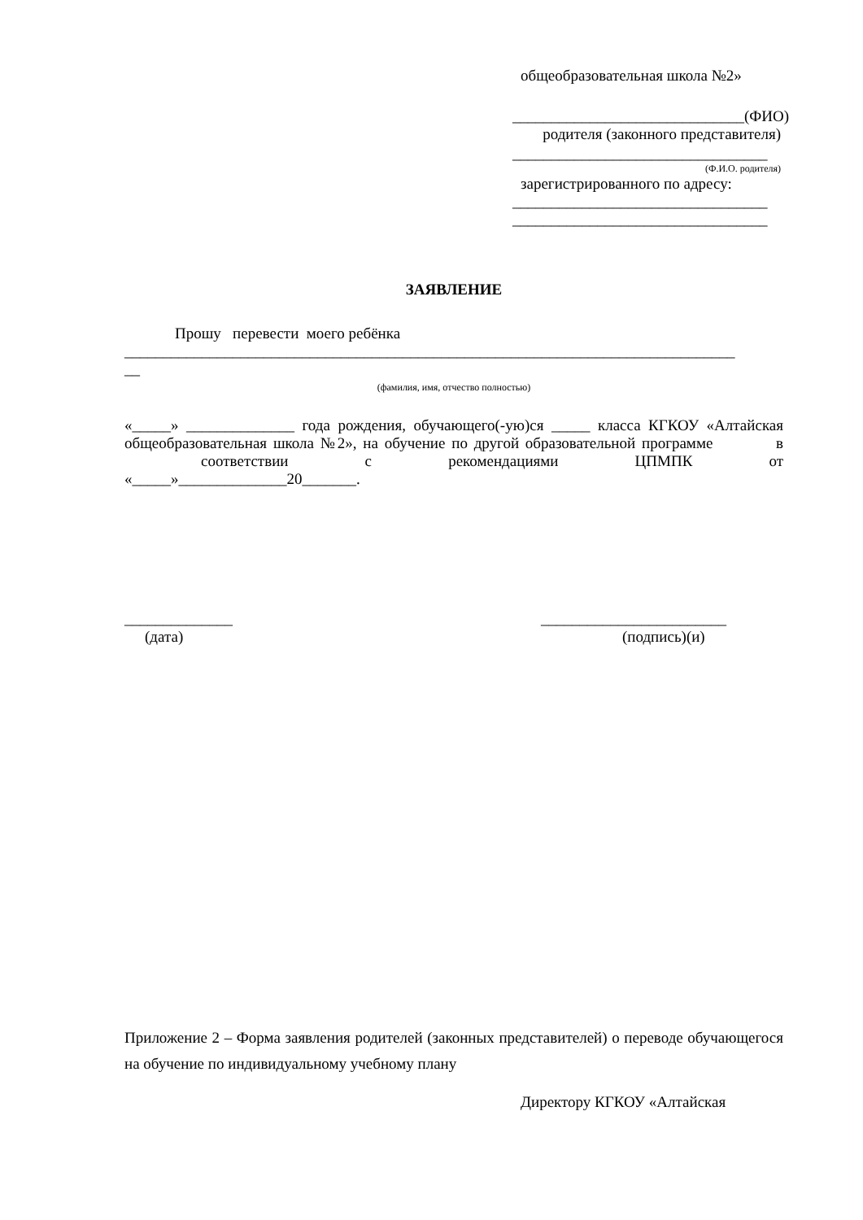общеобразовательная школа №2»
______________________________(ФИО)
родителя (законного представителя)
_________________________________
(Ф.И.О. родителя)
зарегистрированного по адресу:
_________________________________
_________________________________
ЗАЯВЛЕНИЕ
Прошу перевести моего ребёнка
_______________________________________________________________________________
__
(фамилия, имя, отчество полностью)
«_____» ______________ года рождения, обучающего(-ую)ся _____ класса КГКОУ «Алтайская общеобразовательная школа №2», на обучение по другой образовательной программе в соответствии с рекомендациями ЦПМПК от «_____»______________20_______.
______________
(дата)
________________________
(подпись)(и)
Приложение 2 – Форма заявления родителей (законных представителей) о переводе обучающегося на обучение по индивидуальному учебному плану
Директору КГКОУ «Алтайская